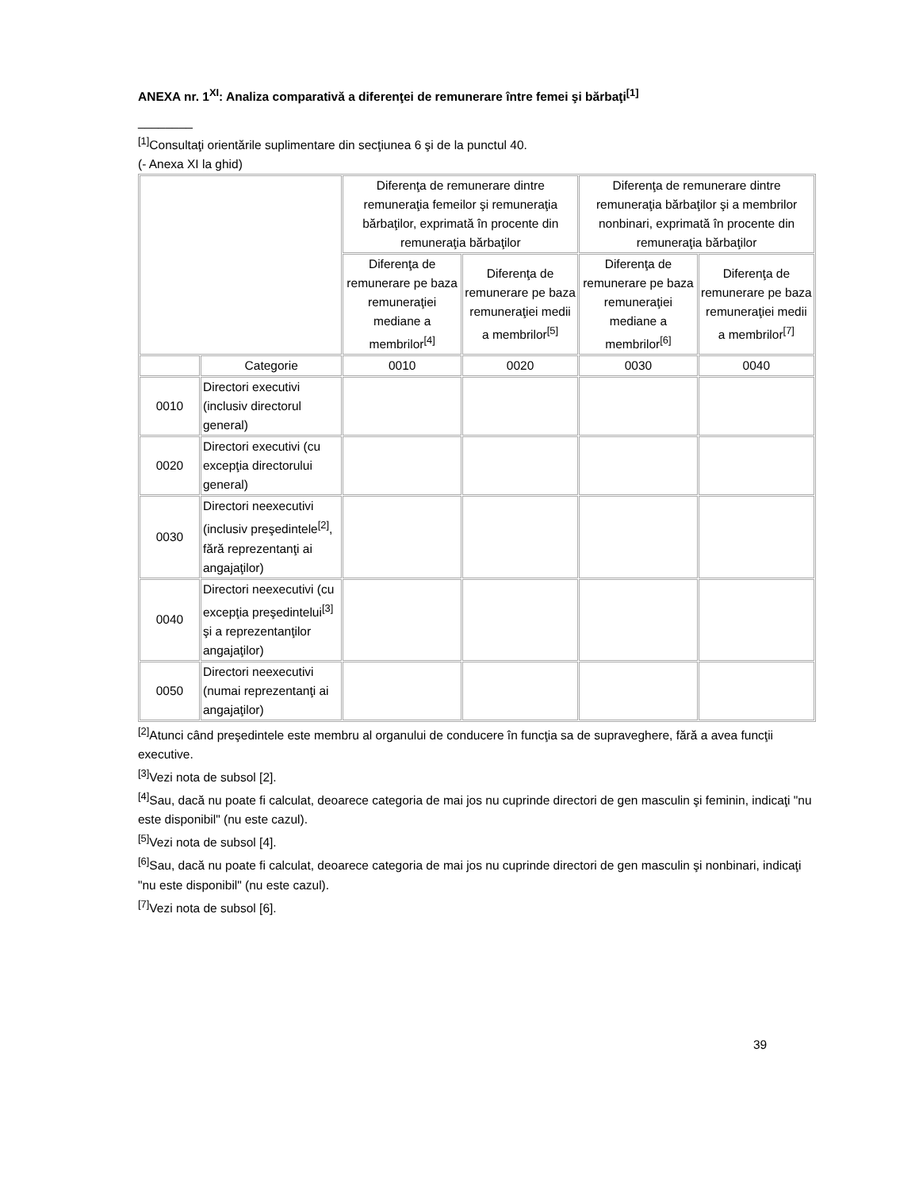ANEXA nr. 1<sup>XI</sup>: Analiza comparativă a diferenţei de remunerare între femei şi bărbaţi<sup>[1]</sup>
________
<sup>[1]</sup> Consultaţi orientările suplimentare din secţiunea 6 şi de la punctul 40.
(- Anexa XI la ghid)
| | | Diferenţa de remunerare dintre remuneraţia femeilor şi remuneraţia bărbaţilor, exprimată în procente din remuneraţia bărbaţilor | | Diferenţa de remunerare dintre remuneraţia bărbaţilor şi a membrilor nonbinari, exprimată în procente din remuneraţia bărbaţilor | |
| --- | --- | --- | --- | --- | --- |
| | | Diferenţa de remunerare pe baza remuneraţiei mediane a membrilor<sup>[4]</sup> | Diferenţa de remunerare pe baza remuneraţiei medii a membrilor<sup>[5]</sup> | Diferenţa de remunerare pe baza remuneraţiei mediane a membrilor<sup>[6]</sup> | Diferenţa de remunerare pe baza remuneraţiei medii a membrilor<sup>[7]</sup> |
| | Categorie | 0010 | 0020 | 0030 | 0040 |
| 0010 | Directori executivi (inclusiv directorul general) | | | | |
| 0020 | Directori executivi (cu excepţia directorului general) | | | | |
| 0030 | Directori neexecutivi (inclusiv preşedintele<sup>[2]</sup>, fără reprezentanţi ai angajaţilor) | | | | |
| 0040 | Directori neexecutivi (cu excepţia preşedintelui<sup>[3]</sup> şi a reprezentanţilor angajaţilor) | | | | |
| 0050 | Directori neexecutivi (numai reprezentanţi ai angajaţilor) | | | | |
<sup>[2]</sup> Atunci când preşedintele este membru al organului de conducere în funcţia sa de supraveghere, fără a avea funcţii executive.
<sup>[3]</sup> Vezi nota de subsol [2].
<sup>[4]</sup> Sau, dacă nu poate fi calculat, deoarece categoria de mai jos nu cuprinde directori de gen masculin şi feminin, indicaţi "nu este disponibil" (nu este cazul).
<sup>[5]</sup> Vezi nota de subsol [4].
<sup>[6]</sup> Sau, dacă nu poate fi calculat, deoarece categoria de mai jos nu cuprinde directori de gen masculin şi nonbinari, indicaţi "nu este disponibil" (nu este cazul).
<sup>[7]</sup> Vezi nota de subsol [6].
39